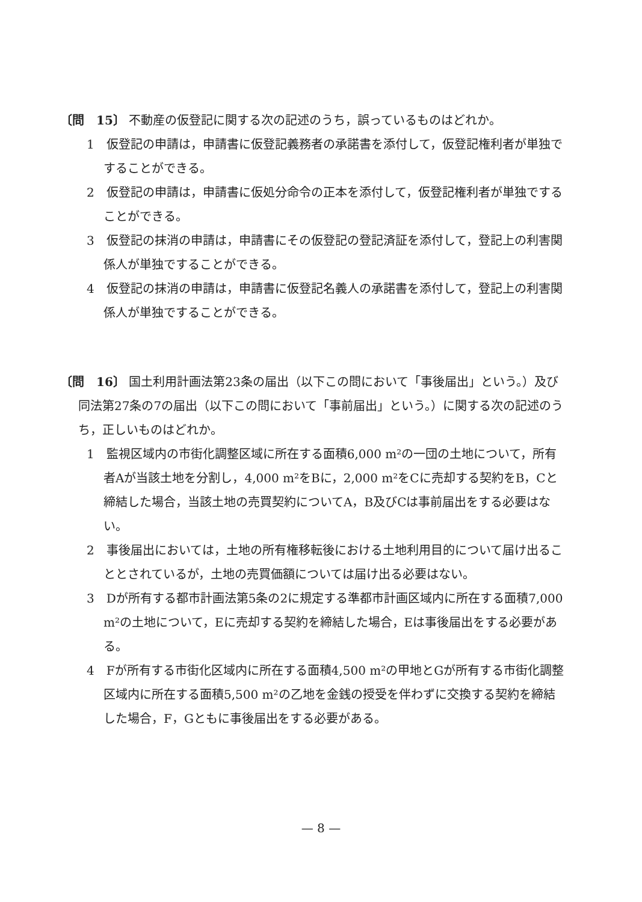〔問　15〕 不動産の仮登記に関する次の記述のうち，誤っているものはどれか。
1　仮登記の申請は，申請書に仮登記義務者の承諾書を添付して，仮登記権利者が単独ですることができる。
2　仮登記の申請は，申請書に仮処分命令の正本を添付して，仮登記権利者が単独ですることができる。
3　仮登記の抹消の申請は，申請書にその仮登記の登記済証を添付して，登記上の利害関係人が単独ですることができる。
4　仮登記の抹消の申請は，申請書に仮登記名義人の承諾書を添付して，登記上の利害関係人が単独ですることができる。
〔問　16〕 国土利用計画法第23条の届出（以下この問において「事後届出」という。）及び同法第27条の7の届出（以下この問において「事前届出」という。）に関する次の記述のうち，正しいものはどれか。
1　監視区域内の市街化調整区域に所在する面積6,000 m²の一団の土地について，所有者Aが当該土地を分割し，4,000 m²をBに，2,000 m²をCに売却する契約をB，Cと締結した場合，当該土地の売買契約についてA，B及びCは事前届出をする必要はない。
2　事後届出においては，土地の所有権移転後における土地利用目的について届け出ることとされているが，土地の売買価額については届け出る必要はない。
3　Dが所有する都市計画法第5条の2に規定する準都市計画区域内に所在する面積7,000 m²の土地について，Eに売却する契約を締結した場合，Eは事後届出をする必要がある。
4　Fが所有する市街化区域内に所在する面積4,500 m²の甲地とGが所有する市街化調整区域内に所在する面積5,500 m²の乙地を金銭の授受を伴わずに交換する契約を締結した場合，F，Gともに事後届出をする必要がある。
— 8 —